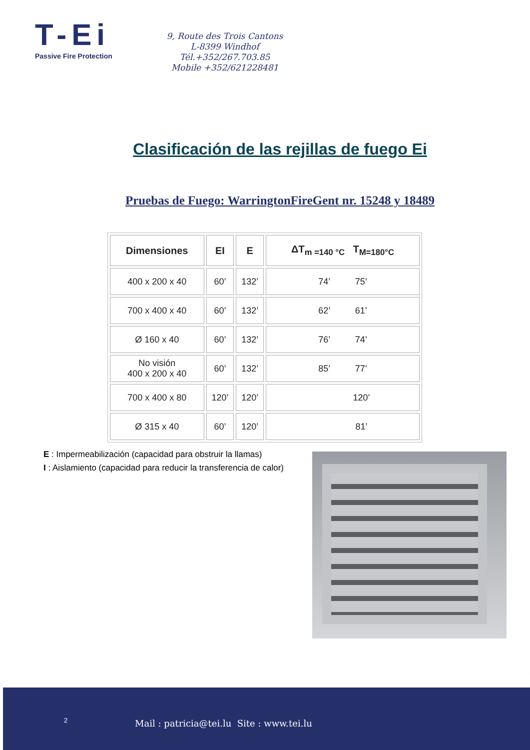T-Ei
Passive Fire Protection
9, Route des Trois Cantons
L-8399 Windhof
Tél.+352/267.703.85
Mobile +352/621228481
Clasificación de las rejillas de fuego Ei
Pruebas de Fuego: WarringtonFireGent nr. 15248 y 18489
| Dimensiones | EI | E | ΔT<sub>m =140 °C</sub> T<sub>M=180°C</sub> |
| --- | --- | --- | --- |
| 400 x 200 x 40 | 60’ | 132’ | 74’ 75’ |
| 700 x 400 x 40 | 60’ | 132’ | 62’ 61’ |
| Ø 160 x 40 | 60’ | 132’ | 76’ 74’ |
| No visión 400 x 200 x 40 | 60’ | 132’ | 85’ 77’ |
| 700 x 400 x 80 | 120’ | 120’ | 120’ |
| Ø 315 x 40 | 60’ | 120’ | 81’ |
E : Impermeabilización (capacidad para obstruir la llamas)
I : Aislamiento (capacidad para reducir la transferencia de calor)
2
Mail : patricia@tei.lu Site : www.tei.lu